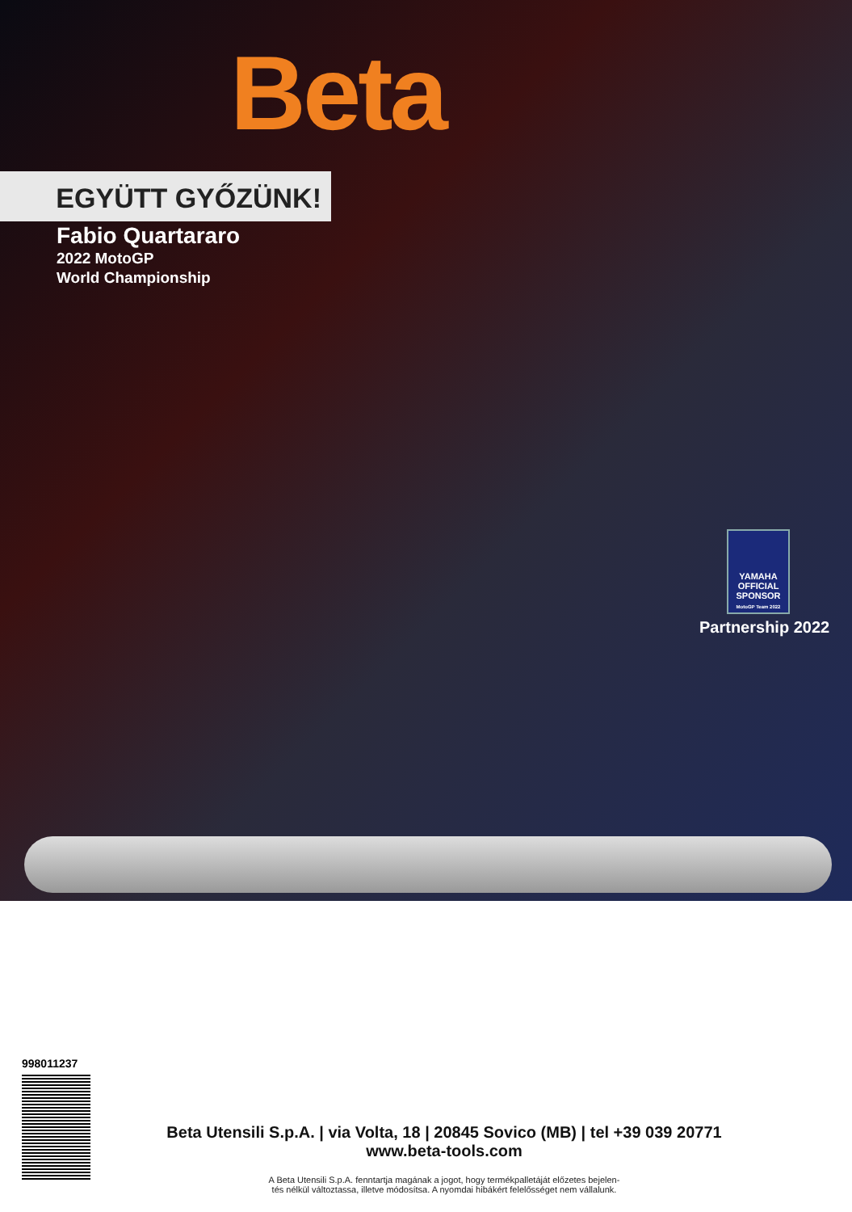Beta
EGYÜTT GYŐZÜNK!
Fabio Quartararo
2022 MotoGP
World Championship
YAMAHA
OFFICIAL SPONSOR
MotoGP Team 2022
Partnership 2022
998011237
Beta Utensili S.p.A. | via Volta, 18 | 20845 Sovico (MB) | tel +39 039 20771
www.beta-tools.com
A Beta Utensili S.p.A. fenntartja magának a jogot, hogy termékpalletáját előzetes bejelen-
tés nélkül változtassa, illetve módosítsa. A nyomdai hibákért felelősséget nem vállalunk.